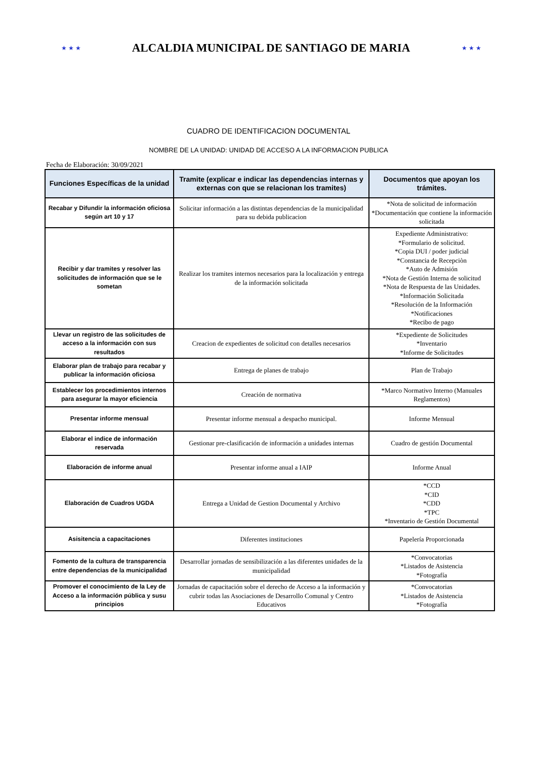★ ★ ★
ALCALDIA MUNICIPAL DE SANTIAGO DE MARIA
★ ★ ★
CUADRO DE IDENTIFICACION DOCUMENTAL
NOMBRE DE LA UNIDAD: UNIDAD DE ACCESO A LA INFORMACION PUBLICA
Fecha de Elaboración: 30/09/2021
| Funciones Específicas de la unidad | Tramite (explicar e indicar las dependencias internas y externas con que se relacionan los tramites) | Documentos que apoyan los trámites. |
| --- | --- | --- |
| Recabar y Difundir la información oficiosa según art 10 y 17 | Solicitar información a las distintas dependencias de la municipalidad para su debida publicacion | *Nota de solicitud de información *Documentación que contiene la información solicitada |
| Recibir y dar tramites y resolver las solicitudes de información que se le sometan | Realizar los tramites internos necesarios para la localización y entrega de la información solicitada | Expediente Administrativo: *Formulario de solicitud. *Copia DUI / poder judicial *Constancia de Recepciòn *Auto de Admisión *Nota de Gestión Interna de solicitud *Nota de Respuesta de las Unidades. *Información Solicitada *Resolución de la Información *Notificaciones *Recibo de pago |
| Llevar un registro de las solicitudes de acceso a la información con sus resultados | Creacion de expedientes de solicitud con detalles necesarios | *Expediente de Solicitudes *Inventario *Informe de Solicitudes |
| Elaborar plan de trabajo para recabar y publicar la información oficiosa | Entrega de planes de trabajo | Plan de Trabajo |
| Establecer los procedimientos internos para asegurar la mayor eficiencia | Creación de normativa | *Marco Normativo Interno (Manuales Reglamentos) |
| Presentar informe mensual | Presentar informe mensual a despacho municipal. | Informe Mensual |
| Elaborar el indice de información reservada | Gestionar pre-clasificación de información a unidades internas | Cuadro de gestión Documental |
| Elaboración de informe anual | Presentar informe anual a IAIP | Informe Anual |
| Elaboración de Cuadros UGDA | Entrega a Unidad de Gestion Documental y Archivo | *CCD *CID *CDD *TPC *Inventario de Gestión Documental |
| Asisitencia a capacitaciones | Diferentes instituciones | Papelería Proporcionada |
| Fomento de la cultura de transparencia entre dependencias de la municipalidad | Desarrollar jornadas de sensibilización a las diferentes unidades de la municipalidad | *Convocatorias *Listados de Asistencia *Fotografía |
| Promover el conocimiento de la Ley de Acceso a la información pública y susu principios | Jornadas de capacitación sobre el derecho de Acceso a la información y cubrir todas las Asociaciones de Desarrollo Comunal y Centro Educativos | *Convocatorias *Listados de Asistencia *Fotografía |